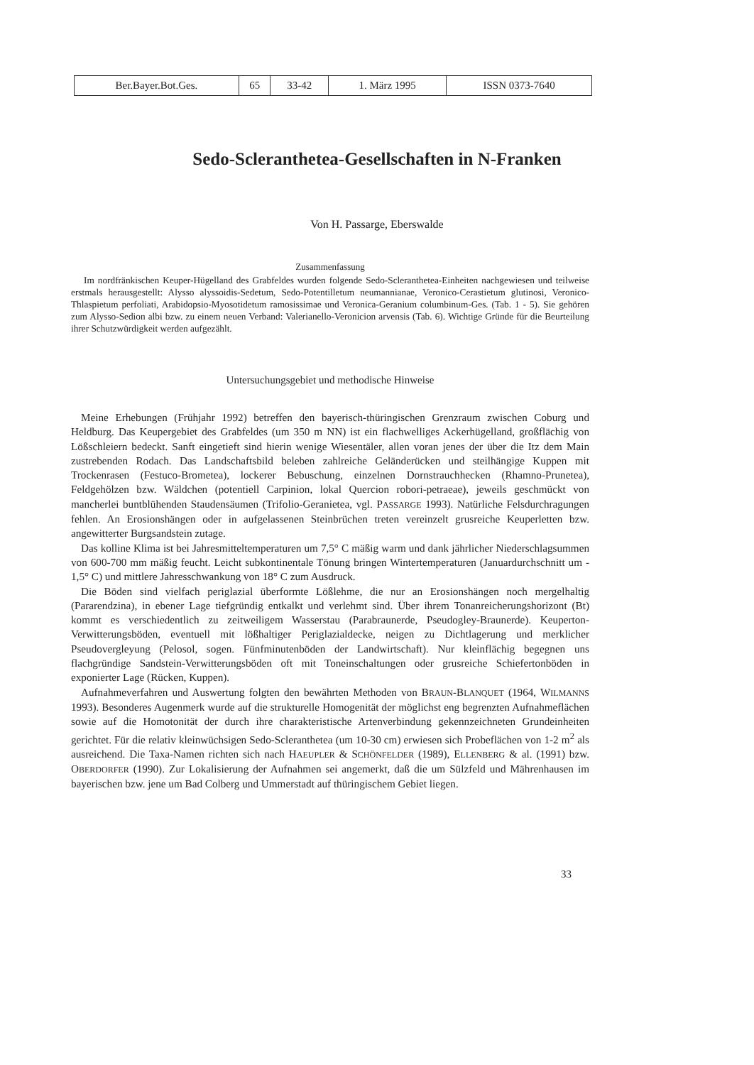| Ber.Bayer.Bot.Ges. | 65 | 33-42 | 1. März 1995 | ISSN 0373-7640 |
Sedo-Scleranthetea-Gesellschaften in N-Franken
Von H. Passarge, Eberswalde
Zusammenfassung
Im nordfränkischen Keuper-Hügelland des Grabfeldes wurden folgende Sedo-Scleranthetea-Einheiten nachgewiesen und teilweise erstmals herausgestellt: Alysso alyssoidis-Sedetum, Sedo-Potentilletum neumannianae, Veronico-Cerastietum glutinosi, Veronico-Thlaspietum perfoliati, Arabidopsio-Myosotidetum ramosissimae und Veronica-Geranium columbinum-Ges. (Tab. 1 - 5). Sie gehören zum Alysso-Sedion albi bzw. zu einem neuen Verband: Valerianello-Veronicion arvensis (Tab. 6). Wichtige Gründe für die Beurteilung ihrer Schutzwürdigkeit werden aufgezählt.
Untersuchungsgebiet und methodische Hinweise
Meine Erhebungen (Frühjahr 1992) betreffen den bayerisch-thüringischen Grenzraum zwischen Coburg und Heldburg. Das Keupergebiet des Grabfeldes (um 350 m NN) ist ein flachwelliges Ackerhügelland, großflächig von Lößschleiern bedeckt. Sanft eingetieft sind hierin wenige Wiesentäler, allen voran jenes der über die Itz dem Main zustrebenden Rodach. Das Landschaftsbild beleben zahlreiche Geländerücken und steilhängige Kuppen mit Trockenrasen (Festuco-Brometea), lockerer Bebuschung, einzelnen Dornstrauchhecken (Rhamno-Prunetea), Feldgehölzen bzw. Wäldchen (potentiell Carpinion, lokal Quercion robori-petraeae), jeweils geschmückt von mancherlei buntblühenden Staudensäumen (Trifolio-Geranietea, vgl. PASSARGE 1993). Natürliche Felsdurchragungen fehlen. An Erosionshängen oder in aufgelassenen Steinbrüchen treten vereinzelt grusreiche Keuperletten bzw. angewitterter Burgsandstein zutage.
Das kolline Klima ist bei Jahresmitteltemperaturen um 7,5° C mäßig warm und dank jährlicher Niederschlagsummen von 600-700 mm mäßig feucht. Leicht subkontinentale Tönung bringen Wintertemperaturen (Januardurchschnitt um - 1,5° C) und mittlere Jahresschwankung von 18° C zum Ausdruck.
Die Böden sind vielfach periglazial überformte Lößlehme, die nur an Erosionshängen noch mergelhaltig (Pararendzina), in ebener Lage tiefgründig entkalkt und verlehmt sind. Über ihrem Tonanreicherungshorizont (Bt) kommt es verschiedentlich zu zeitweiligem Wasserstau (Parabraunerde, Pseudogley-Braunerde). Keuperton-Verwitterungsböden, eventuell mit lößhaltiger Periglazialdecke, neigen zu Dichtlagerung und merklicher Pseudovergleyung (Pelosol, sogen. Fünfminutenböden der Landwirtschaft). Nur kleinflächig begegnen uns flachgründige Sandstein-Verwitterungsböden oft mit Toneinschaltungen oder grusreiche Schiefertonböden in exponierter Lage (Rücken, Kuppen).
Aufnahmeverfahren und Auswertung folgten den bewährten Methoden von BRAUN-BLANQUET (1964, WILMANNS 1993). Besonderes Augenmerk wurde auf die strukturelle Homogenität der möglichst eng begrenzten Aufnahmeflächen sowie auf die Homotonität der durch ihre charakteristische Artenverbindung gekennzeichneten Grundeinheiten gerichtet. Für die relativ kleinwüchsigen Sedo-Scleranthetea (um 10-30 cm) erwiesen sich Probeflächen von 1-2 m<sup>2</sup> als ausreichend. Die Taxa-Namen richten sich nach HAEUPLER & SCHÖNFELDER (1989), ELLENBERG & al. (1991) bzw. OBERDORFER (1990). Zur Lokalisierung der Aufnahmen sei angemerkt, daß die um Sülzfeld und Mährenhausen im bayerischen bzw. jene um Bad Colberg und Ummerstadt auf thüringischem Gebiet liegen.
33